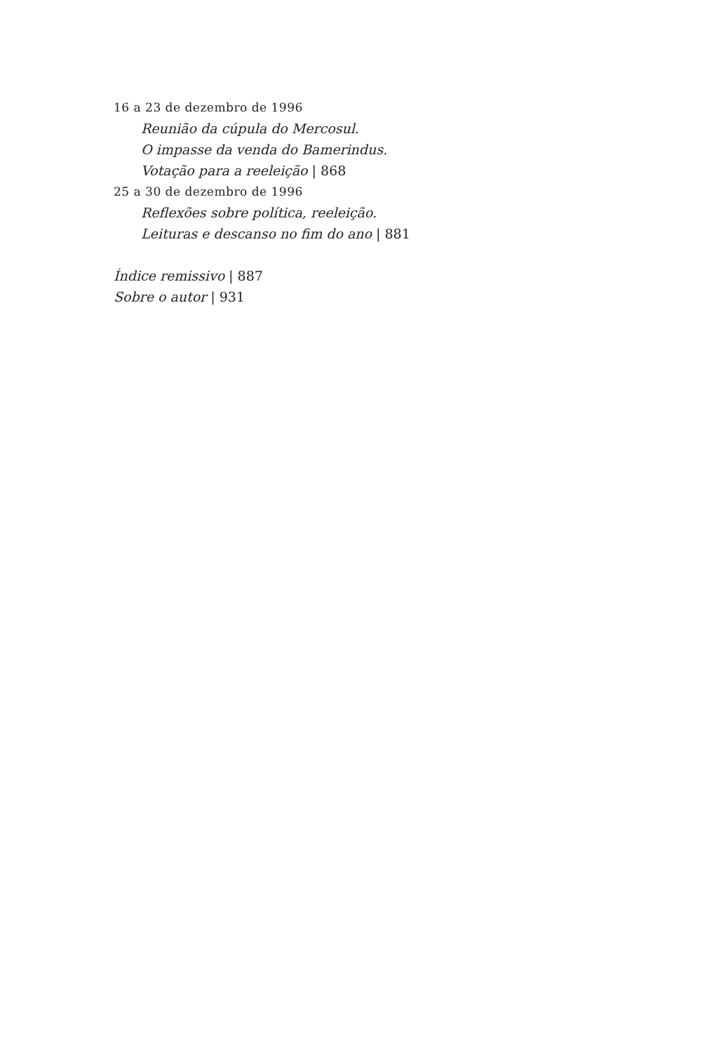16 a 23 de dezembro de 1996
Reunião da cúpula do Mercosul.
O impasse da venda do Bamerindus.
Votação para a reeleição | 868
25 a 30 de dezembro de 1996
Reflexões sobre política, reeleição.
Leituras e descanso no fim do ano | 881
Índice remissivo | 887
Sobre o autor | 931